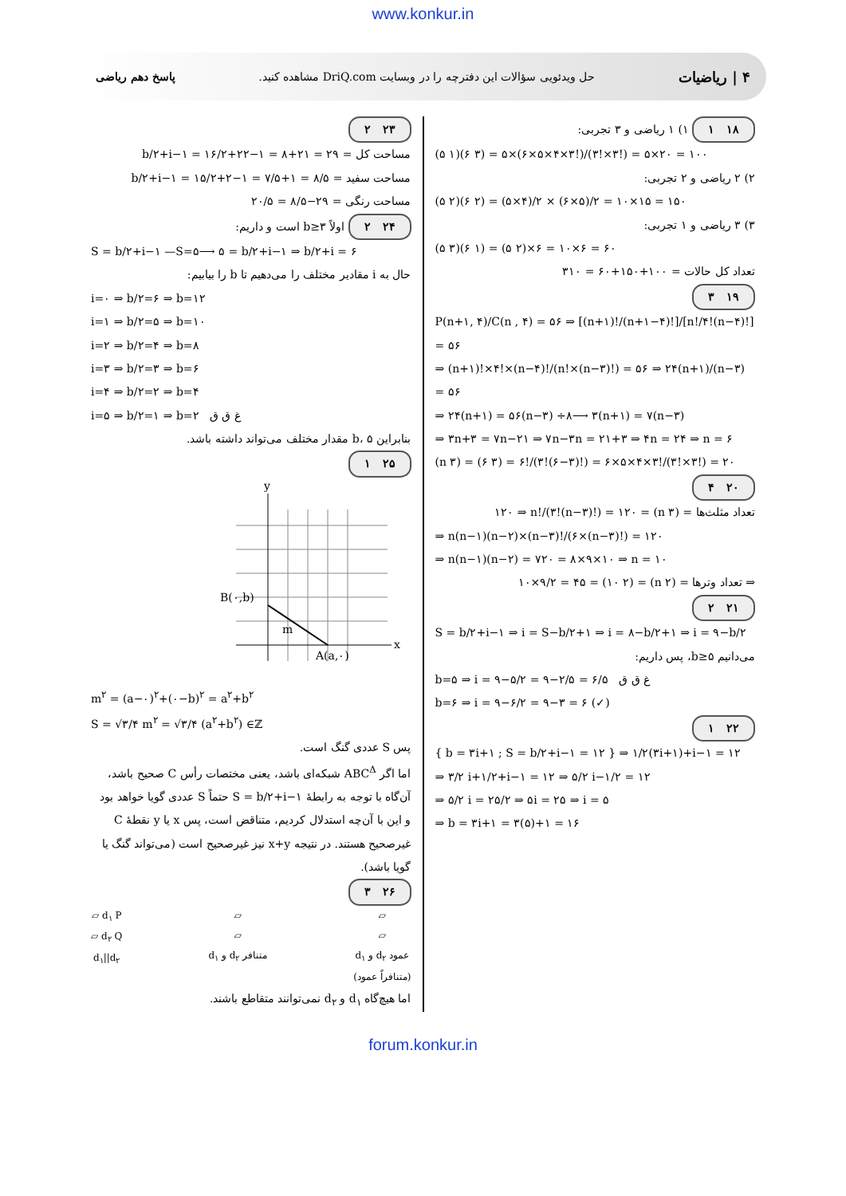www.konkur.in
۴ | ریاضیات حل ویدئویی سؤالات این دفترچه را در وبسایت DriQ.com مشاهده کنید. پاسخ دهم ریاضی
۱۸ ۱ ۱) ۱ ریاضی و ۳ تجربی:
(۵ ۱)(۶ ۳) = ۵×(۶×۵×۴×۳!)/(۳!×۳!) = ۵×۲۰ = ۱۰۰
۲) ۲ ریاضی و ۲ تجربی:
(۵ ۲)(۶ ۲) = (۵×۴)/۲ × (۶×۵)/۲ = ۱۰×۱۵ = ۱۵۰
۳) ۳ ریاضی و ۱ تجربی:
(۵ ۳)(۶ ۱) = (۵ ۲)×۶ = ۱۰×۶ = ۶۰
تعداد کل حالات = ۱۰۰+۱۵۰+۶۰ = ۳۱۰
۱۹ ۳
P(n+۱, ۴)/C(n , ۴) = ۵۶ ⇒ [(n+۱)!/(n+۱−۴)!]/[n!/۴!(n−۴)!] = ۵۶
⇒ (n+۱)!×۴!×(n−۴)!/(n!×(n−۳)!) = ۵۶ ⇒ ۲۴(n+۱)/(n−۳) = ۵۶
⇒ ۲۴(n+۱) = ۵۶(n−۳) ÷۸⟶ ۳(n+۱) = ۷(n−۳)
⇒ ۳n+۳ = ۷n−۲۱ ⇒ ۷n−۳n = ۲۱+۳ ⇒ ۴n = ۲۴ ⇒ n = ۶
(n ۳) = (۶ ۳) = ۶!/(۳!(۶−۳)!) = ۶×۵×۴×۳!/(۳!×۳!) = ۲۰
۲۰ ۴
تعداد مثلث‌ها = (n ۳) = ۱۲۰ ⇒ n!/(۳!(n−۳)!) = ۱۲۰
⇒ n(n−۱)(n−۲)×(n−۳)!/(۶×(n−۳)!) = ۱۲۰
⇒ n(n−۱)(n−۲) = ۷۲۰ = ۸×۹×۱۰ ⇒ n = ۱۰
⇒ تعداد وترها = (n ۲) = (۱۰ ۲) = ۱۰×۹/۲ = ۴۵
۲۱ ۲
S = b/۲+i−۱ ⇒ i = S−b/۲+۱ ⇒ i = ۸−b/۲+۱ ⇒ i = ۹−b/۲
می‌دانیم b≥۵، پس داریم:
b=۵ ⇒ i = ۹−۵/۲ = ۹−۲/۵ = ۶/۵ غ ق ق
b=۶ ⇒ i = ۹−۶/۲ = ۹−۳ = ۶ (✓)
۲۲ ۱
{ b = ۳i+۱ ; S = b/۲+i−۱ = ۱۲ } ⇒ ۱/۲(۳i+۱)+i−۱ = ۱۲
⇒ ۳/۲ i+۱/۲+i−۱ = ۱۲ ⇒ ۵/۲ i−۱/۲ = ۱۲
⇒ ۵/۲ i = ۲۵/۲ ⇒ ۵i = ۲۵ ⇒ i = ۵
⇒ b = ۳i+۱ = ۳(۵)+۱ = ۱۶
۲۳ ۲
مساحت کل = b/۲+i−۱ = ۱۶/۲+۲۲−۱ = ۸+۲۱ = ۲۹
مساحت سفید = b/۲+i−۱ = ۱۵/۲+۲−۱ = ۷/۵+۱ = ۸/۵
مساحت رنگی = ۲۹−۸/۵ = ۲۰/۵
۲۴ ۲ اولاً b≥۳ است و داریم:
S = b/۲+i−۱ —S=۵⟶ ۵ = b/۲+i−۱ ⇒ b/۲+i = ۶
حال به i مقادیر مختلف را می‌دهیم تا b را بیابیم:
i=۰ ⇒ b/۲=۶ ⇒ b=۱۲
i=۱ ⇒ b/۲=۵ ⇒ b=۱۰
i=۲ ⇒ b/۲=۴ ⇒ b=۸
i=۳ ⇒ b/۲=۳ ⇒ b=۶
i=۴ ⇒ b/۲=۲ ⇒ b=۴
i=۵ ⇒ b/۲=۱ ⇒ b=۲ غ ق ق
بنابراین b، ۵ مقدار مختلف می‌تواند داشته باشد.
۲۵ ۱
y
x
B(۰,b)
m
A(a,۰)
m<sup>۲</sup> = (a−۰)<sup>۲</sup>+(۰−b)<sup>۲</sup> = a<sup>۲</sup>+b<sup>۲</sup>
S = √۳/۴ m<sup>۲</sup> = √۳/۴ (a<sup>۲</sup>+b<sup>۲</sup>) ∈ℤ
پس S عددی گنگ است.
اما اگر ABC<sup>Δ</sup> شبکه‌ای باشد، یعنی مختصات رأس C صحیح باشد، آن‌گاه با توجه به رابطهٔ S = b/۲+i−۱ حتماً S عددی گویا خواهد بود و این با آن‌چه استدلال کردیم، متناقض است، پس x یا y نقطهٔ C غیرصحیح هستند. در نتیجه x+y نیز غیرصحیح است (می‌تواند گنگ یا گویا باشد).
۲۶ ۳
▱ d<sub>۱</sub> P
▱ d<sub>۲</sub> Q
d<sub>۱</sub>||d<sub>۲</sub>
▱
▱
d<sub>۱</sub> و d<sub>۲</sub> متنافر
▱
▱
d<sub>۱</sub> و d<sub>۲</sub> عمود
(متنافراً عمود)
اما هیچ‌گاه d<sub>۱</sub> و d<sub>۲</sub> نمی‌توانند متقاطع باشند.
forum.konkur.in